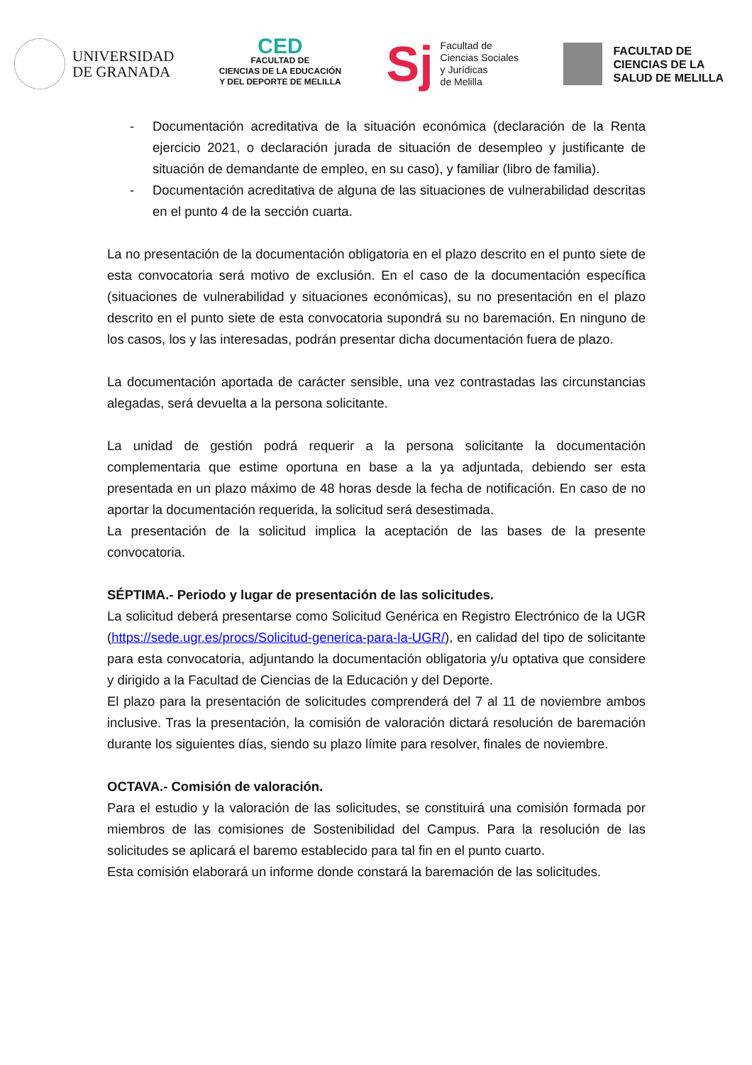UNIVERSIDAD
DE GRANADA
CED
FACULTAD DE
CIENCIAS DE LA EDUCACIÓN
Y DEL DEPORTE DE MELILLA
Sj
Facultad de
Ciencias Sociales
y Jurídicas
de Melilla
FACULTAD DE
CIENCIAS DE LA
SALUD DE MELILLA
- Documentación acreditativa de la situación económica (declaración de la Renta ejercicio 2021, o declaración jurada de situación de desempleo y justificante de situación de demandante de empleo, en su caso), y familiar (libro de familia).
- Documentación acreditativa de alguna de las situaciones de vulnerabilidad descritas en el punto 4 de la sección cuarta.
La no presentación de la documentación obligatoria en el plazo descrito en el punto siete de esta convocatoria será motivo de exclusión. En el caso de la documentación específica (situaciones de vulnerabilidad y situaciones económicas), su no presentación en el plazo descrito en el punto siete de esta convocatoria supondrá su no baremación. En ninguno de los casos, los y las interesadas, podrán presentar dicha documentación fuera de plazo.
La documentación aportada de carácter sensible, una vez contrastadas las circunstancias alegadas, será devuelta a la persona solicitante.
La unidad de gestión podrá requerir a la persona solicitante la documentación complementaria que estime oportuna en base a la ya adjuntada, debiendo ser esta presentada en un plazo máximo de 48 horas desde la fecha de notificación. En caso de no aportar la documentación requerida, la solicitud será desestimada.
La presentación de la solicitud implica la aceptación de las bases de la presente convocatoria.
SÉPTIMA.- Periodo y lugar de presentación de las solicitudes.
La solicitud deberá presentarse como Solicitud Genérica en Registro Electrónico de la UGR (https://sede.ugr.es/procs/Solicitud-generica-para-la-UGR/), en calidad del tipo de solicitante para esta convocatoria, adjuntando la documentación obligatoria y/u optativa que considere y dirigido a la Facultad de Ciencias de la Educación y del Deporte.
El plazo para la presentación de solicitudes comprenderá del 7 al 11 de noviembre ambos inclusive. Tras la presentación, la comisión de valoración dictará resolución de baremación durante los siguientes días, siendo su plazo límite para resolver, finales de noviembre.
OCTAVA.- Comisión de valoración.
Para el estudio y la valoración de las solicitudes, se constituirá una comisión formada por miembros de las comisiones de Sostenibilidad del Campus. Para la resolución de las solicitudes se aplicará el baremo establecido para tal fin en el punto cuarto.
Esta comisión elaborará un informe donde constará la baremación de las solicitudes.